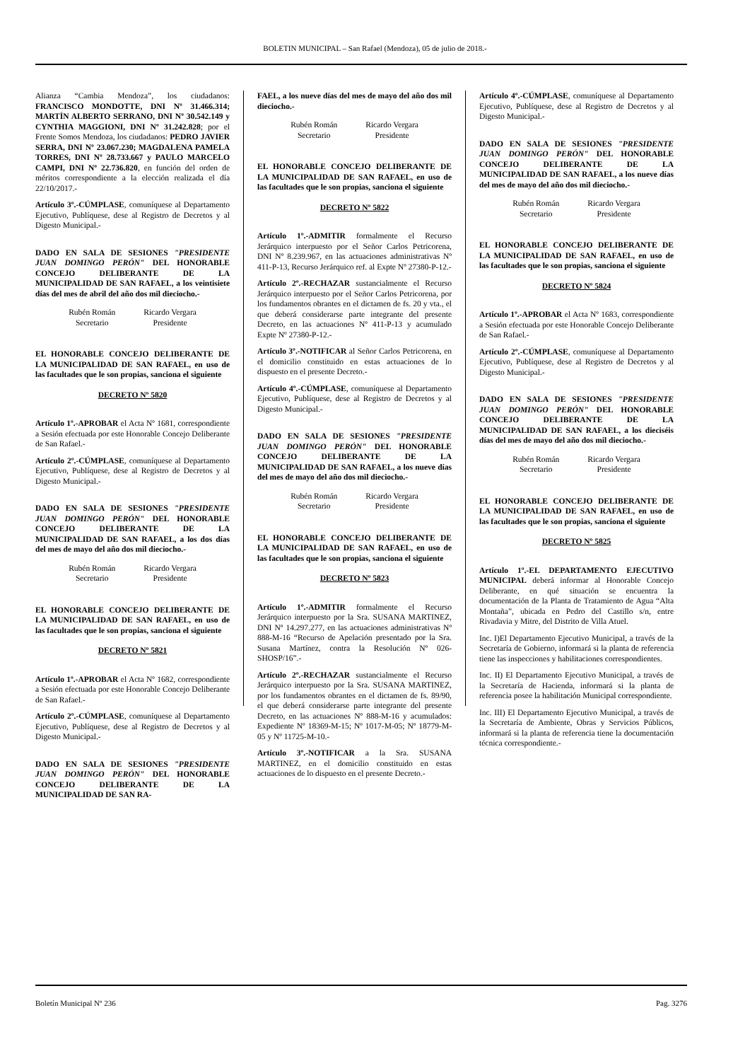BOLETIN MUNICIPAL – San Rafael (Mendoza), 05 de julio de 2018.-
Alianza “Cambia Mendoza”, los ciudadanos: FRANCISCO MONDOTTE, DNI Nº 31.466.314; MARTÍN ALBERTO SERRANO, DNI Nº 30.542.149 y CYNTHIA MAGGIONI, DNI Nº 31.242.828; por el Frente Somos Mendoza, los ciudadanos: PEDRO JAVIER SERRA, DNI Nº 23.067.230; MAGDALENA PAMELA TORRES, DNI Nº 28.733.667 y PAULO MARCELO CAMPI, DNI Nº 22.736.820, en función del orden de méritos correspondiente a la elección realizada el día 22/10/2017.-
Artículo 3º.-CÚMPLASE, comuníquese al Departamento Ejecutivo, Publíquese, dese al Registro de Decretos y al Digesto Municipal.-
DADO EN SALA DE SESIONES "PRESIDENTE JUAN DOMINGO PERÓN" DEL HONORABLE CONCEJO DELIBERANTE DE LA MUNICIPALIDAD DE SAN RAFAEL, a los veintisiete días del mes de abril del año dos mil dieciocho.-
Rubén Román
Secretario
Ricardo Vergara
Presidente
EL HONORABLE CONCEJO DELIBERANTE DE LA MUNICIPALIDAD DE SAN RAFAEL, en uso de las facultades que le son propias, sanciona el siguiente
DECRETO Nº 5820
Artículo 1º.-APROBAR el Acta Nº 1681, correspondiente a Sesión efectuada por este Honorable Concejo Deliberante de San Rafael.-
Artículo 2º.-CÚMPLASE, comuníquese al Departamento Ejecutivo, Publíquese, dese al Registro de Decretos y al Digesto Municipal.-
DADO EN SALA DE SESIONES "PRESIDENTE JUAN DOMINGO PERÓN" DEL HONORABLE CONCEJO DELIBERANTE DE LA MUNICIPALIDAD DE SAN RAFAEL, a los dos días del mes de mayo del año dos mil dieciocho.-
Rubén Román
Secretario
Ricardo Vergara
Presidente
EL HONORABLE CONCEJO DELIBERANTE DE LA MUNICIPALIDAD DE SAN RAFAEL, en uso de las facultades que le son propias, sanciona el siguiente
DECRETO Nº 5821
Artículo 1º.-APROBAR el Acta Nº 1682, correspondiente a Sesión efectuada por este Honorable Concejo Deliberante de San Rafael.-
Artículo 2º.-CÚMPLASE, comuníquese al Departamento Ejecutivo, Publíquese, dese al Registro de Decretos y al Digesto Municipal.-
DADO EN SALA DE SESIONES "PRESIDENTE JUAN DOMINGO PERÓN" DEL HONORABLE CONCEJO DELIBERANTE DE LA MUNICIPALIDAD DE SAN RA-
FAEL, a los nueve días del mes de mayo del año dos mil dieciocho.-
Rubén Román
Secretario
Ricardo Vergara
Presidente
EL HONORABLE CONCEJO DELIBERANTE DE LA MUNICIPALIDAD DE SAN RAFAEL, en uso de las facultades que le son propias, sanciona el siguiente
DECRETO Nº 5822
Artículo 1º.-ADMITIR formalmente el Recurso Jerárquico interpuesto por el Señor Carlos Petricorena, DNI Nº 8.239.967, en las actuaciones administrativas Nº 411-P-13, Recurso Jerárquico ref. al Expte Nº 27380-P-12.-
Artículo 2º.-RECHAZAR sustancialmente el Recurso Jerárquico interpuesto por el Señor Carlos Petricorena, por los fundamentos obrantes en el dictamen de fs. 20 y vta., el que deberá considerarse parte integrante del presente Decreto, en las actuaciones Nº 411-P-13 y acumulado Expte Nº 27380-P-12.-
Artículo 3º.-NOTIFICAR al Señor Carlos Petricorena, en el domicilio constituido en estas actuaciones de lo dispuesto en el presente Decreto.-
Artículo 4º.-CÚMPLASE, comuníquese al Departamento Ejecutivo, Publíquese, dese al Registro de Decretos y al Digesto Municipal.-
DADO EN SALA DE SESIONES "PRESIDENTE JUAN DOMINGO PERÓN" DEL HONORABLE CONCEJO DELIBERANTE DE LA MUNICIPALIDAD DE SAN RAFAEL, a los nueve días del mes de mayo del año dos mil dieciocho.-
Rubén Román
Secretario
Ricardo Vergara
Presidente
EL HONORABLE CONCEJO DELIBERANTE DE LA MUNICIPALIDAD DE SAN RAFAEL, en uso de las facultades que le son propias, sanciona el siguiente
DECRETO Nº 5823
Artículo 1º.-ADMITIR formalmente el Recurso Jerárquico interpuesto por la Sra. SUSANA MARTINEZ, DNI Nº 14.297.277, en las actuaciones administrativas Nº 888-M-16 “Recurso de Apelación presentado por la Sra. Susana Martínez, contra la Resolución Nº 026-SHOSP/16”.-
Artículo 2º.-RECHAZAR sustancialmente el Recurso Jerárquico interpuesto por la Sra. SUSANA MARTINEZ, por los fundamentos obrantes en el dictamen de fs. 89/90, el que deberá considerarse parte integrante del presente Decreto, en las actuaciones Nº 888-M-16 y acumulados: Expediente Nº 18369-M-15; Nº 1017-M-05; Nº 18779-M-05 y Nº 11725-M-10.-
Artículo 3º.-NOTIFICAR a la Sra. SUSANA MARTINEZ, en el domicilio constituido en estas actuaciones de lo dispuesto en el presente Decreto.-
Artículo 4º.-CÚMPLASE, comuníquese al Departamento Ejecutivo, Publíquese, dese al Registro de Decretos y al Digesto Municipal.-
DADO EN SALA DE SESIONES "PRESIDENTE JUAN DOMINGO PERÓN" DEL HONORABLE CONCEJO DELIBERANTE DE LA MUNICIPALIDAD DE SAN RAFAEL, a los nueve días del mes de mayo del año dos mil dieciocho.-
Rubén Román
Secretario
Ricardo Vergara
Presidente
EL HONORABLE CONCEJO DELIBERANTE DE LA MUNICIPALIDAD DE SAN RAFAEL, en uso de las facultades que le son propias, sanciona el siguiente
DECRETO Nº 5824
Artículo 1º.-APROBAR el Acta Nº 1683, correspondiente a Sesión efectuada por este Honorable Concejo Deliberante de San Rafael.-
Artículo 2º.-CÚMPLASE, comuníquese al Departamento Ejecutivo, Publíquese, dese al Registro de Decretos y al Digesto Municipal.-
DADO EN SALA DE SESIONES "PRESIDENTE JUAN DOMINGO PERÓN" DEL HONORABLE CONCEJO DELIBERANTE DE LA MUNICIPALIDAD DE SAN RAFAEL, a los dieciséis días del mes de mayo del año dos mil dieciocho.-
Rubén Román
Secretario
Ricardo Vergara
Presidente
EL HONORABLE CONCEJO DELIBERANTE DE LA MUNICIPALIDAD DE SAN RAFAEL, en uso de las facultades que le son propias, sanciona el siguiente
DECRETO Nº 5825
Artículo 1º.-EL DEPARTAMENTO EJECUTIVO MUNICIPAL deberá informar al Honorable Concejo Deliberante, en qué situación se encuentra la documentación de la Planta de Tratamiento de Agua “Alta Montaña”, ubicada en Pedro del Castillo s/n, entre Rivadavia y Mitre, del Distrito de Villa Atuel.
Inc. I)El Departamento Ejecutivo Municipal, a través de la Secretaría de Gobierno, informará si la planta de referencia tiene las inspecciones y habilitaciones correspondientes.
Inc. II) El Departamento Ejecutivo Municipal, a través de la Secretaría de Hacienda, informará si la planta de referencia posee la habilitación Municipal correspondiente.
Inc. III) El Departamento Ejecutivo Municipal, a través de la Secretaría de Ambiente, Obras y Servicios Públicos, informará si la planta de referencia tiene la documentación técnica correspondiente.-
Boletín Municipal Nº 236 Pag. 3276